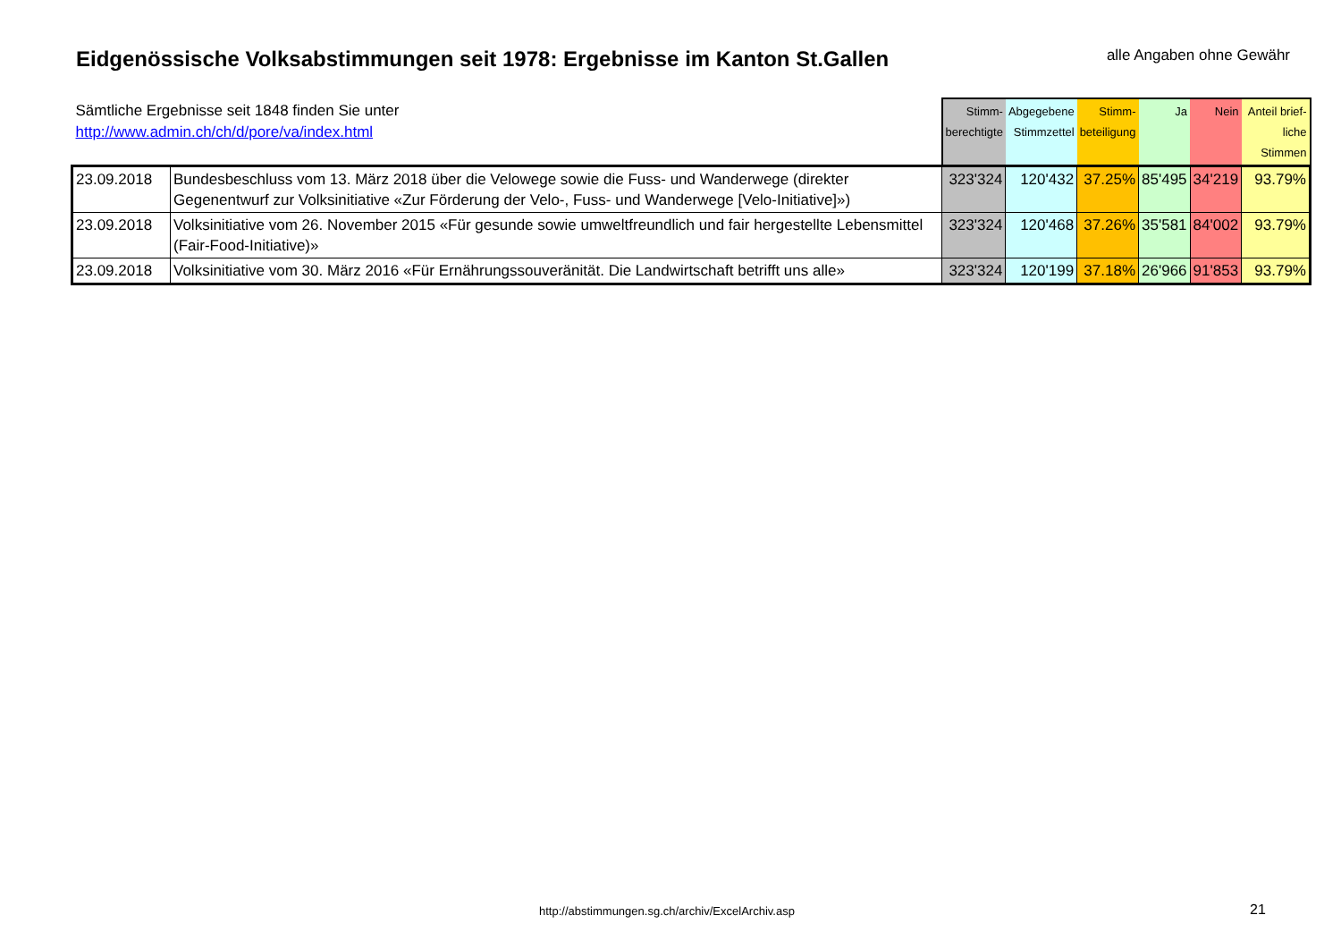Eidgenössische Volksabstimmungen seit 1978: Ergebnisse im Kanton St.Gallen
alle Angaben ohne Gewähr
| Sämtliche Ergebnisse seit 1848 finden Sie unter http://www.admin.ch/ch/d/pore/va/index.html | | Stimm- berechtigte | Abgegebene Stimmzettel | Stimm- beteiligung | Ja | Nein | Anteil brief- liche Stimmen |
| --- | --- | --- | --- | --- | --- | --- | --- |
| 23.09.2018 | Bundesbeschluss vom 13. März 2018 über die Velowege sowie die Fuss- und Wanderwege (direkter Gegenentwurf zur Volksinitiative «Zur Förderung der Velo-, Fuss- und Wanderwege [Velo-Initiative]») | 323'324 | 120'432 | 37.25% | 85'495 | 34'219 | 93.79% |
| 23.09.2018 | Volksinitiative vom 26. November 2015 «Für gesunde sowie umweltfreundlich und fair hergestellte Lebensmittel (Fair-Food-Initiative)» | 323'324 | 120'468 | 37.26% | 35'581 | 84'002 | 93.79% |
| 23.09.2018 | Volksinitiative vom 30. März 2016 «Für Ernährungssouveränität. Die Landwirtschaft betrifft uns alle» | 323'324 | 120'199 | 37.18% | 26'966 | 91'853 | 93.79% |
http://abstimmungen.sg.ch/archiv/ExcelArchiv.asp
21